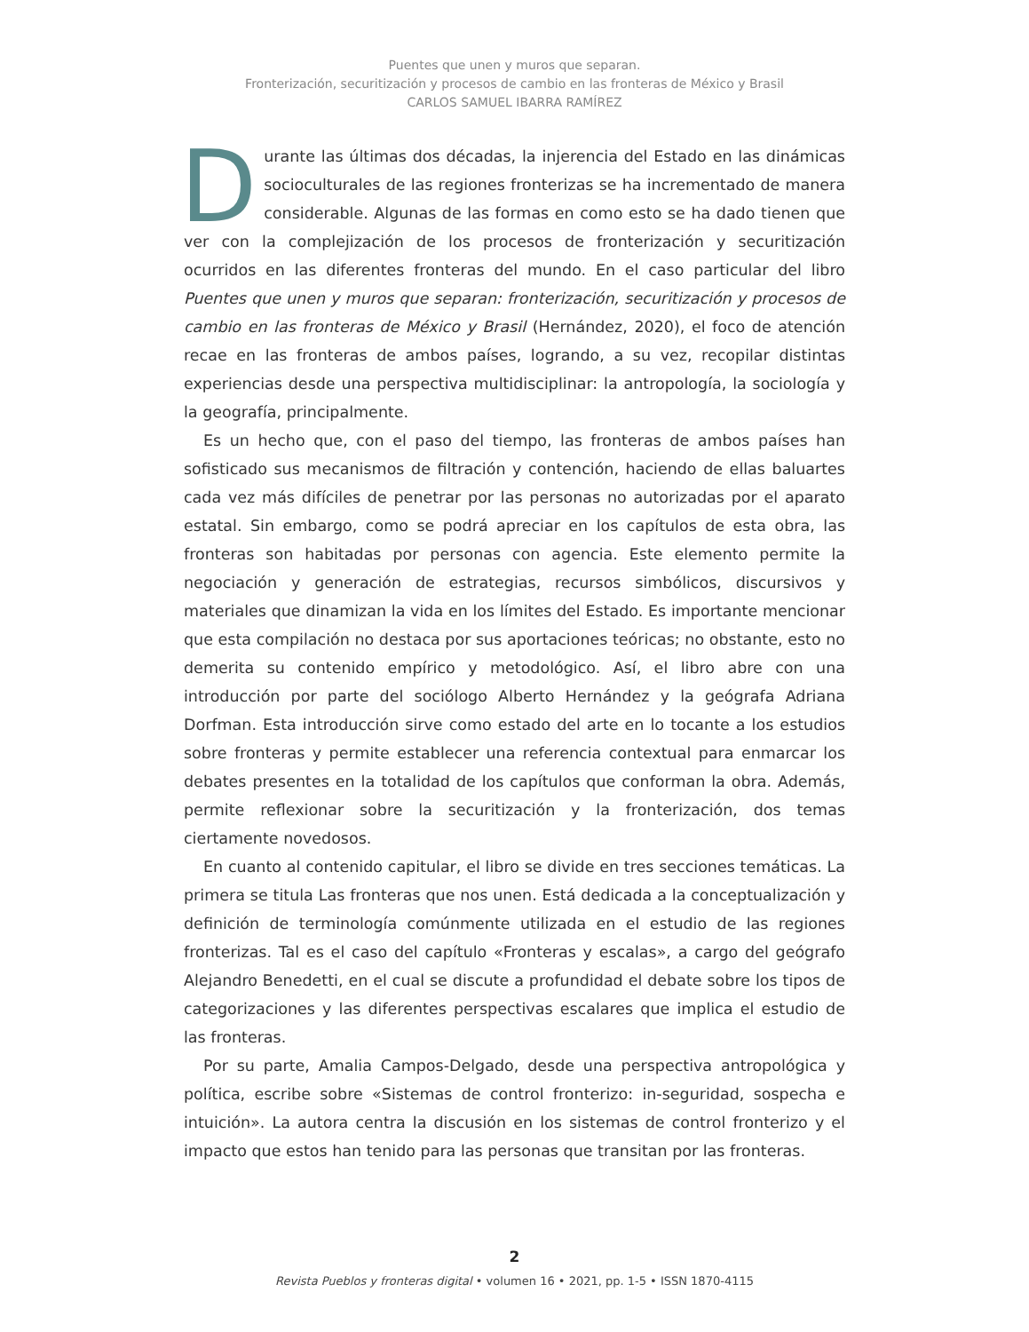Puentes que unen y muros que separan.
Fronterización, securitización y procesos de cambio en las fronteras de México y Brasil
CARLOS SAMUEL IBARRA RAMÍREZ
Durante las últimas dos décadas, la injerencia del Estado en las dinámicas socioculturales de las regiones fronterizas se ha incrementado de manera considerable. Algunas de las formas en como esto se ha dado tienen que ver con la complejización de los procesos de fronterización y securitización ocurridos en las diferentes fronteras del mundo. En el caso particular del libro Puentes que unen y muros que separan: fronterización, securitización y procesos de cambio en las fronteras de México y Brasil (Hernández, 2020), el foco de atención recae en las fronteras de ambos países, logrando, a su vez, recopilar distintas experiencias desde una perspectiva multidisciplinar: la antropología, la sociología y la geografía, principalmente.
Es un hecho que, con el paso del tiempo, las fronteras de ambos países han sofisticado sus mecanismos de filtración y contención, haciendo de ellas baluartes cada vez más difíciles de penetrar por las personas no autorizadas por el aparato estatal. Sin embargo, como se podrá apreciar en los capítulos de esta obra, las fronteras son habitadas por personas con agencia. Este elemento permite la negociación y generación de estrategias, recursos simbólicos, discursivos y materiales que dinamizan la vida en los límites del Estado. Es importante mencionar que esta compilación no destaca por sus aportaciones teóricas; no obstante, esto no demerita su contenido empírico y metodológico. Así, el libro abre con una introducción por parte del sociólogo Alberto Hernández y la geógrafa Adriana Dorfman. Esta introducción sirve como estado del arte en lo tocante a los estudios sobre fronteras y permite establecer una referencia contextual para enmarcar los debates presentes en la totalidad de los capítulos que conforman la obra. Además, permite reflexionar sobre la securitización y la fronterización, dos temas ciertamente novedosos.
En cuanto al contenido capitular, el libro se divide en tres secciones temáticas. La primera se titula Las fronteras que nos unen. Está dedicada a la conceptualización y definición de terminología comúnmente utilizada en el estudio de las regiones fronterizas. Tal es el caso del capítulo «Fronteras y escalas», a cargo del geógrafo Alejandro Benedetti, en el cual se discute a profundidad el debate sobre los tipos de categorizaciones y las diferentes perspectivas escalares que implica el estudio de las fronteras.
Por su parte, Amalia Campos-Delgado, desde una perspectiva antropológica y política, escribe sobre «Sistemas de control fronterizo: in-seguridad, sospecha e intuición». La autora centra la discusión en los sistemas de control fronterizo y el impacto que estos han tenido para las personas que transitan por las fronteras.
2
Revista Pueblos y fronteras digital • volumen 16 • 2021, pp. 1-5 • ISSN 1870-4115